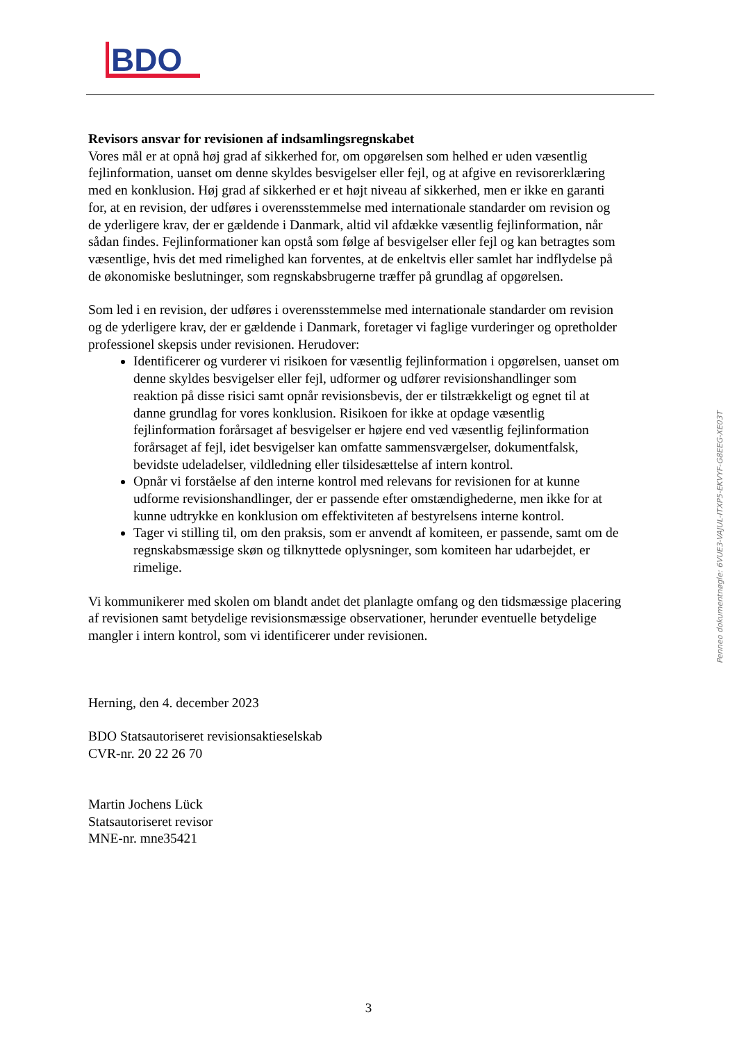BDO
Revisors ansvar for revisionen af indsamlingsregnskabet
Vores mål er at opnå høj grad af sikkerhed for, om opgørelsen som helhed er uden væsentlig fejlinformation, uanset om denne skyldes besvigelser eller fejl, og at afgive en revisorerklæring med en konklusion. Høj grad af sikkerhed er et højt niveau af sikkerhed, men er ikke en garanti for, at en revision, der udføres i overensstemmelse med internationale standarder om revision og de yderligere krav, der er gældende i Danmark, altid vil afdække væsentlig fejlinformation, når sådan findes. Fejlinformationer kan opstå som følge af besvigelser eller fejl og kan betragtes som væsentlige, hvis det med rimelighed kan forventes, at de enkeltvis eller samlet har indflydelse på de økonomiske beslutninger, som regnskabsbrugerne træffer på grundlag af opgørelsen.
Som led i en revision, der udføres i overensstemmelse med internationale standarder om revision og de yderligere krav, der er gældende i Danmark, foretager vi faglige vurderinger og opretholder professionel skepsis under revisionen. Herudover:
Identificerer og vurderer vi risikoen for væsentlig fejlinformation i opgørelsen, uanset om denne skyldes besvigelser eller fejl, udformer og udfører revisionshandlinger som reaktion på disse risici samt opnår revisionsbevis, der er tilstrækkeligt og egnet til at danne grundlag for vores konklusion. Risikoen for ikke at opdage væsentlig fejlinformation forårsaget af besvigelser er højere end ved væsentlig fejlinformation forårsaget af fejl, idet besvigelser kan omfatte sammensværgelser, dokumentfalsk, bevidste udeladelser, vildledning eller tilsidesættelse af intern kontrol.
Opnår vi forståelse af den interne kontrol med relevans for revisionen for at kunne udforme revisionshandlinger, der er passende efter omstændighederne, men ikke for at kunne udtrykke en konklusion om effektiviteten af bestyrelsens interne kontrol.
Tager vi stilling til, om den praksis, som er anvendt af komiteen, er passende, samt om de regnskabsmæssige skøn og tilknyttede oplysninger, som komiteen har udarbejdet, er rimelige.
Vi kommunikerer med skolen om blandt andet det planlagte omfang og den tidsmæssige placering af revisionen samt betydelige revisionsmæssige observationer, herunder eventuelle betydelige mangler i intern kontrol, som vi identificerer under revisionen.
Herning, den 4. december 2023
BDO Statsautoriseret revisionsaktieselskab
CVR-nr. 20 22 26 70
Martin Jochens Lück
Statsautoriseret revisor
MNE-nr. mne35421
Penneo dokumentnøgle: 6VUE3-VAJUL-ITXP5-EKVYF-G8EEG-XE03T
3